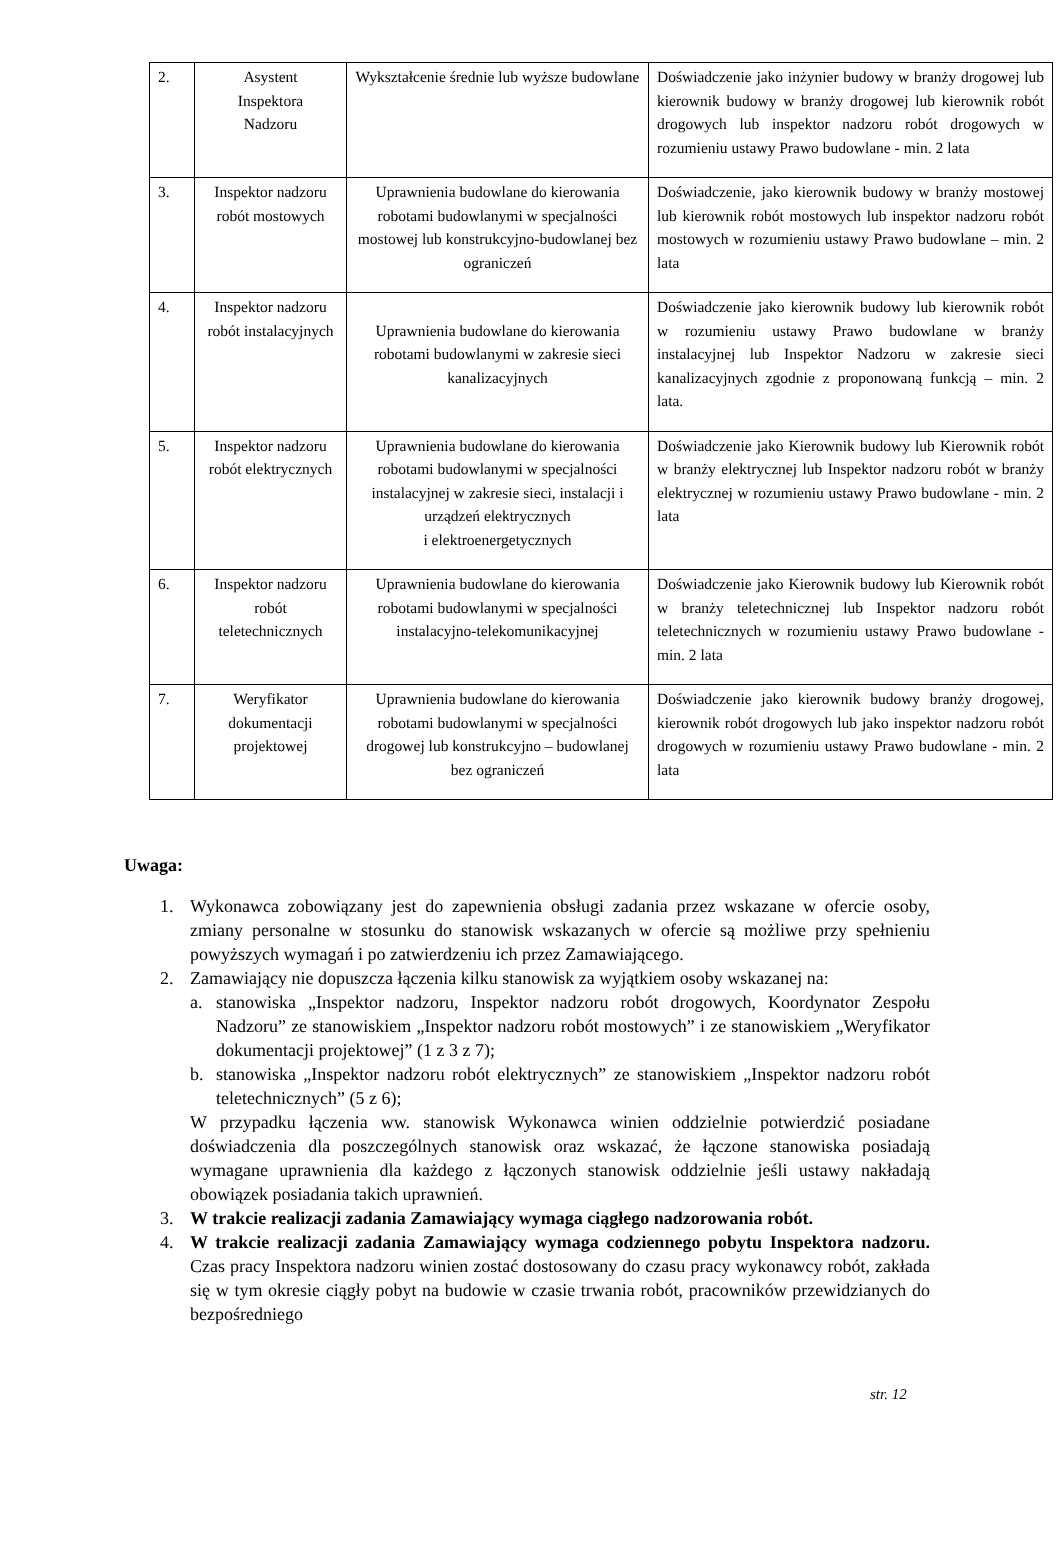| 2. | Asystent Inspektora Nadzoru | Wykształcenie średnie lub wyższe budowlane | Doświadczenie jako inżynier budowy w branży drogowej lub kierownik budowy w branży drogowej lub kierownik robót drogowych lub inspektor nadzoru robót drogowych w rozumieniu ustawy Prawo budowlane - min. 2 lata |
| 3. | Inspektor nadzoru robót mostowych | Uprawnienia budowlane do kierowania robotami budowlanymi w specjalności mostowej lub konstrukcyjno-budowlanej bez ograniczeń | Doświadczenie, jako kierownik budowy w branży mostowej lub kierownik robót mostowych lub inspektor nadzoru robót mostowych w rozumieniu ustawy Prawo budowlane – min. 2 lata |
| 4. | Inspektor nadzoru robót instalacyjnych | Uprawnienia budowlane do kierowania robotami budowlanymi w zakresie sieci kanalizacyjnych | Doświadczenie jako kierownik budowy lub kierownik robót w rozumieniu ustawy Prawo budowlane w branży instalacyjnej lub Inspektor Nadzoru w zakresie sieci kanalizacyjnych zgodnie z proponowaną funkcją – min. 2 lata. |
| 5. | Inspektor nadzoru robót elektrycznych | Uprawnienia budowlane do kierowania robotami budowlanymi w specjalności instalacyjnej w zakresie sieci, instalacji i urządzeń elektrycznych i elektroenergetycznych | Doświadczenie jako Kierownik budowy lub Kierownik robót w branży elektrycznej lub Inspektor nadzoru robót w branży elektrycznej w rozumieniu ustawy Prawo budowlane - min. 2 lata |
| 6. | Inspektor nadzoru robót teletechnicznych | Uprawnienia budowlane do kierowania robotami budowlanymi w specjalności instalacyjno-telekomunikacyjnej | Doświadczenie jako Kierownik budowy lub Kierownik robót w branży teletechnicznej lub Inspektor nadzoru robót teletechnicznych w rozumieniu ustawy Prawo budowlane - min. 2 lata |
| 7. | Weryfikator dokumentacji projektowej | Uprawnienia budowlane do kierowania robotami budowlanymi w specjalności drogowej lub konstrukcyjno – budowlanej bez ograniczeń | Doświadczenie jako kierownik budowy branży drogowej, kierownik robót drogowych lub jako inspektor nadzoru robót drogowych w rozumieniu ustawy Prawo budowlane - min. 2 lata |
Uwaga:
1. Wykonawca zobowiązany jest do zapewnienia obsługi zadania przez wskazane w ofercie osoby, zmiany personalne w stosunku do stanowisk wskazanych w ofercie są możliwe przy spełnieniu powyższych wymagań i po zatwierdzeniu ich przez Zamawiającego.
2. Zamawiający nie dopuszcza łączenia kilku stanowisk za wyjątkiem osoby wskazanej na:
a. stanowiska „Inspektor nadzoru, Inspektor nadzoru robót drogowych, Koordynator Zespołu Nadzoru” ze stanowiskiem „Inspektor nadzoru robót mostowych” i ze stanowiskiem „Weryfikator dokumentacji projektowej” (1 z 3 z 7);
b. stanowiska „Inspektor nadzoru robót elektrycznych” ze stanowiskiem „Inspektor nadzoru robót teletechnicznych” (5 z 6);
W przypadku łączenia ww. stanowisk Wykonawca winien oddzielnie potwierdzić posiadane doświadczenia dla poszczególnych stanowisk oraz wskazać, że łączone stanowiska posiadają wymagane uprawnienia dla każdego z łączonych stanowisk oddzielnie jeśli ustawy nakładają obowiązek posiadania takich uprawnień.
3. W trakcie realizacji zadania Zamawiający wymaga ciągłego nadzorowania robót.
4. W trakcie realizacji zadania Zamawiający wymaga codziennego pobytu Inspektora nadzoru. Czas pracy Inspektora nadzoru winien zostać dostosowany do czasu pracy wykonawcy robót, zakłada się w tym okresie ciągły pobyt na budowie w czasie trwania robót, pracowników przewidzianych do bezpośredniego
str. 12